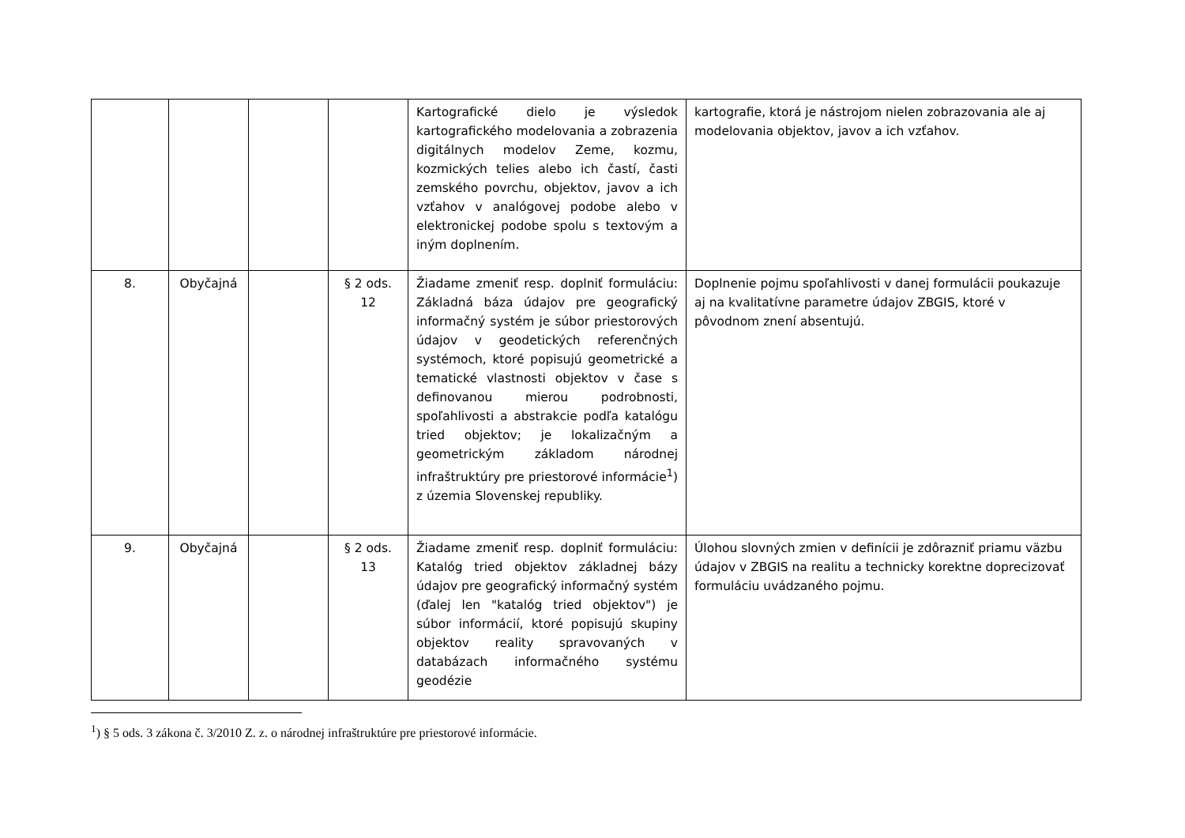| | | | | Kartografické dielo je výsledok kartografického modelovania a zobrazenia digitálnych modelov Zeme, kozmu, kozmických telies alebo ich častí, časti zemského povrchu, objektov, javov a ich vzťahov v analógovej podobe alebo v elektronickej podobe spolu s textovým a iným doplnením. | kartografie, ktorá je nástrojom nielen zobrazovania ale aj modelovania objektov, javov a ich vzťahov. |
| 8. | Obyčajná | | § 2 ods. 12 | Žiadame zmeniť resp. doplniť formuláciu: Základná báza údajov pre geografický informačný systém je súbor priestorových údajov v geodetických referenčných systémoch, ktoré popisujú geometrické a tematické vlastnosti objektov v čase s definovanou mierou podrobnosti, spoľahlivosti a abstrakcie podľa katalógu tried objektov; je lokalizačným a geometrickým základom národnej infraštruktúry pre priestorové informácie<sup>1</sup>) z územia Slovenskej republiky. | Doplnenie pojmu spoľahlivosti v danej formulácii poukazuje aj na kvalitatívne parametre údajov ZBGIS, ktoré v pôvodnom znení absentujú. |
| 9. | Obyčajná | | § 2 ods. 13 | Žiadame zmeniť resp. doplniť formuláciu: Katalóg tried objektov základnej bázy údajov pre geografický informačný systém (ďalej len "katalóg tried objektov") je súbor informácií, ktoré popisujú skupiny objektov reality spravovaných v databázach informačného systému geodézie | Úlohou slovných zmien v definícii je zdôrazniť priamu väzbu údajov v ZBGIS na realitu a technicky korektne doprecizovať formuláciu uvádzaného pojmu. |
<sup>1</sup>) § 5 ods. 3 zákona č. 3/2010 Z. z. o národnej infraštruktúre pre priestorové informácie.